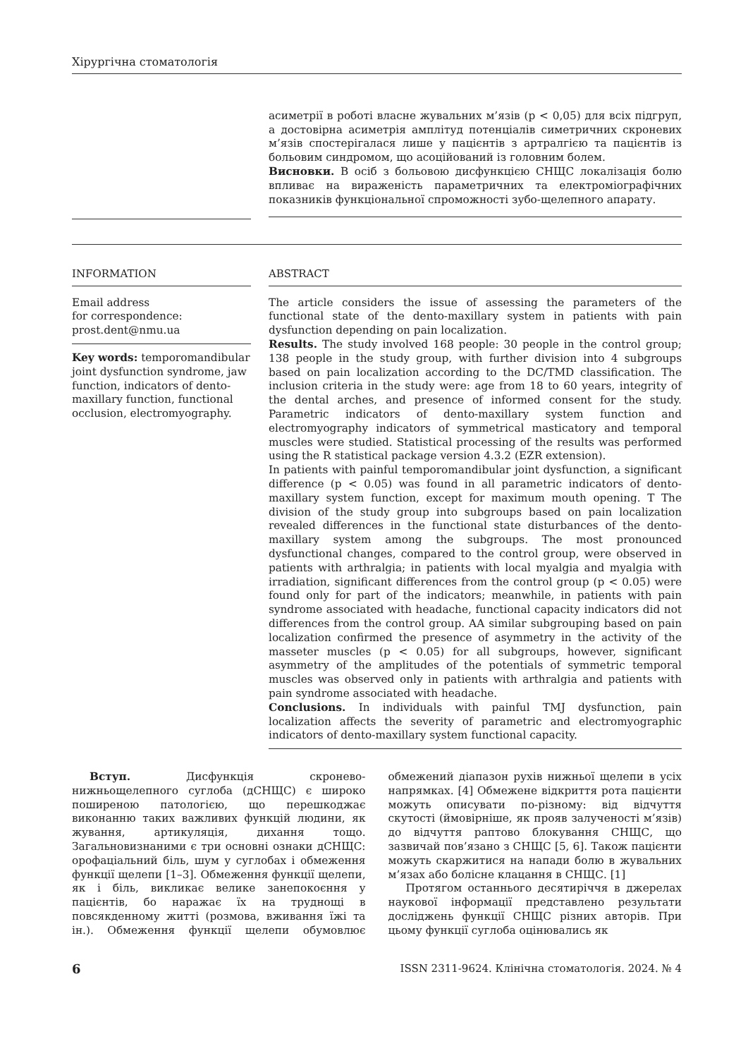Хірургічна стоматологія
асиметрії в роботі власне жувальних м’язів (p < 0,05) для всіх підгруп, а достовірна асиметрія амплітуд потенціалів симетричних скроневих м’язів спостерігалася лише у пацієнтів з артралгією та пацієнтів із больовим синдромом, що асоційований із головним болем.
Висновки. В осіб з больовою дисфункцією СНЩС локалізація болю впливає на вираженість параметричних та електроміографічних показників функціональної спроможності зубо-щелепного апарату.
INFORMATION
Email address
for correspondence:
prost.dent@nmu.ua
Key words: temporomandibular joint dysfunction syndrome, jaw function, indicators of dento-maxillary function, functional occlusion, electromyography.
ABSTRACT
The article considers the issue of assessing the parameters of the functional state of the dento-maxillary system in patients with pain dysfunction depending on pain localization.
Results. The study involved 168 people: 30 people in the control group; 138 people in the study group, with further division into 4 subgroups based on pain localization according to the DC/TMD classification. The inclusion criteria in the study were: age from 18 to 60 years, integrity of the dental arches, and presence of informed consent for the study. Parametric indicators of dento-maxillary system function and electromyography indicators of symmetrical masticatory and temporal muscles were studied. Statistical processing of the results was performed using the R statistical package version 4.3.2 (EZR extension).
In patients with painful temporomandibular joint dysfunction, a significant difference (p < 0.05) was found in all parametric indicators of dento-maxillary system function, except for maximum mouth opening. T The division of the study group into subgroups based on pain localization revealed differences in the functional state disturbances of the dento-maxillary system among the subgroups. The most pronounced dysfunctional changes, compared to the control group, were observed in patients with arthralgia; in patients with local myalgia and myalgia with irradiation, significant differences from the control group (p < 0.05) were found only for part of the indicators; meanwhile, in patients with pain syndrome associated with headache, functional capacity indicators did not differences from the control group. AA similar subgrouping based on pain localization confirmed the presence of asymmetry in the activity of the masseter muscles (p < 0.05) for all subgroups, however, significant asymmetry of the amplitudes of the potentials of symmetric temporal muscles was observed only in patients with arthralgia and patients with pain syndrome associated with headache.
Conclusions. In individuals with painful TMJ dysfunction, pain localization affects the severity of parametric and electromyographic indicators of dento-maxillary system functional capacity.
Вступ. Дисфункція скронево-нижньощелепного суглоба (дСНЩС) є широко поширеною патологією, що перешкоджає виконанню таких важливих функцій людини, як жування, артикуляція, дихання тощо. Загальновизнаними є три основні ознаки дСНЩС: орофаціальний біль, шум у суглобах і обмеження функції щелепи [1–3]. Обмеження функції щелепи, як і біль, викликає велике занепокоєння у пацієнтів, бо наражає їх на труднощі в повсякденному житті (розмова, вживання їжі та ін.). Обмеження функції щелепи обумовлює обмежений діапазон рухів нижньої щелепи в усіх напрямках. [4] Обмежене відкриття рота пацієнти можуть описувати по-різному: від відчуття скутості (ймовірніше, як прояв залученості м’язів) до відчуття раптово блокування СНЩС, що зазвичай пов’язано з СНЩС [5, 6]. Також пацієнти можуть скаржитися на напади болю в жувальних м’язах або болісне клацання в СНЩС. [1]
Протягом останнього десятиріччя в джерелах наукової інформації представлено результати досліджень функції СНЩС різних авторів. При цьому функції суглоба оцінювались як
6 ISSN 2311-9624. Клінічна стоматологія. 2024. № 4